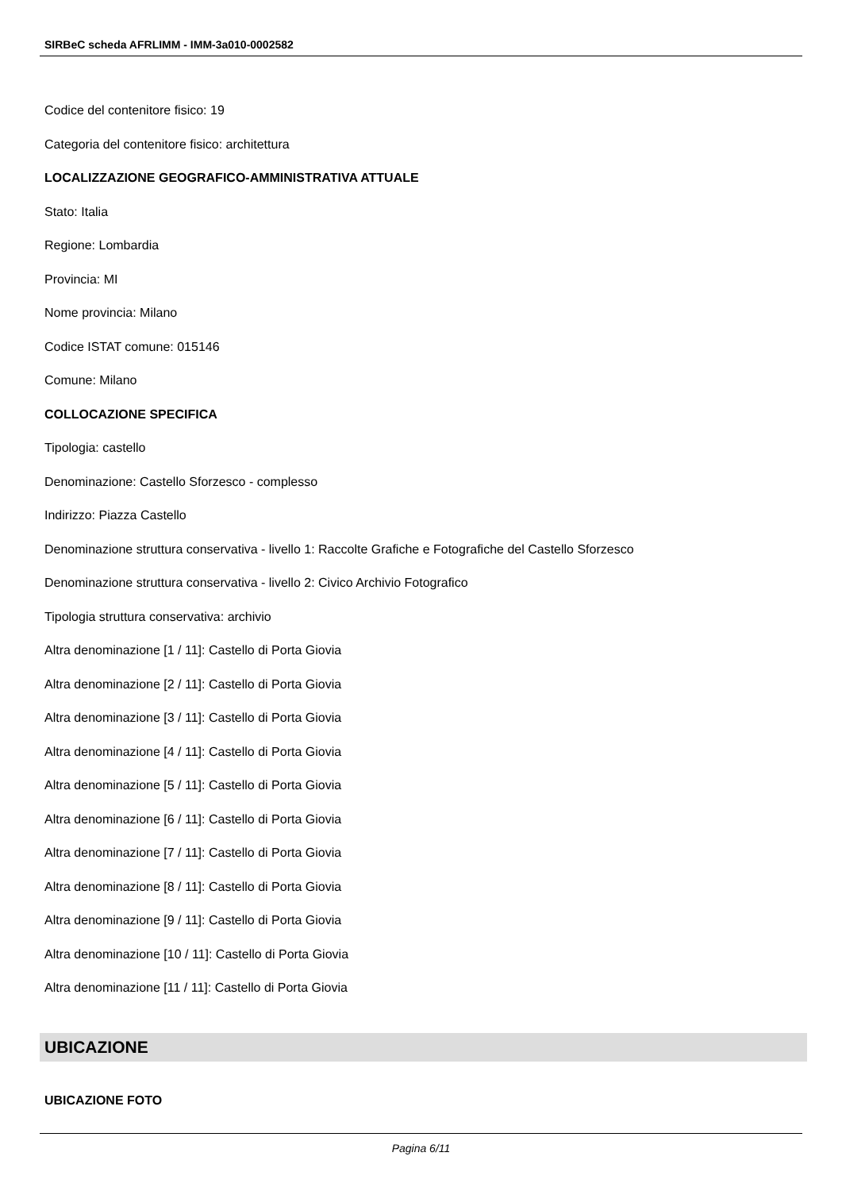SIRBeC scheda AFRLIMM - IMM-3a010-0002582
Codice del contenitore fisico: 19
Categoria del contenitore fisico: architettura
LOCALIZZAZIONE GEOGRAFICO-AMMINISTRATIVA ATTUALE
Stato: Italia
Regione: Lombardia
Provincia: MI
Nome provincia: Milano
Codice ISTAT comune: 015146
Comune: Milano
COLLOCAZIONE SPECIFICA
Tipologia: castello
Denominazione: Castello Sforzesco - complesso
Indirizzo: Piazza Castello
Denominazione struttura conservativa - livello 1: Raccolte Grafiche e Fotografiche del Castello Sforzesco
Denominazione struttura conservativa - livello 2: Civico Archivio Fotografico
Tipologia struttura conservativa: archivio
Altra denominazione [1 / 11]: Castello di Porta Giovia
Altra denominazione [2 / 11]: Castello di Porta Giovia
Altra denominazione [3 / 11]: Castello di Porta Giovia
Altra denominazione [4 / 11]: Castello di Porta Giovia
Altra denominazione [5 / 11]: Castello di Porta Giovia
Altra denominazione [6 / 11]: Castello di Porta Giovia
Altra denominazione [7 / 11]: Castello di Porta Giovia
Altra denominazione [8 / 11]: Castello di Porta Giovia
Altra denominazione [9 / 11]: Castello di Porta Giovia
Altra denominazione [10 / 11]: Castello di Porta Giovia
Altra denominazione [11 / 11]: Castello di Porta Giovia
UBICAZIONE
UBICAZIONE FOTO
Pagina 6/11